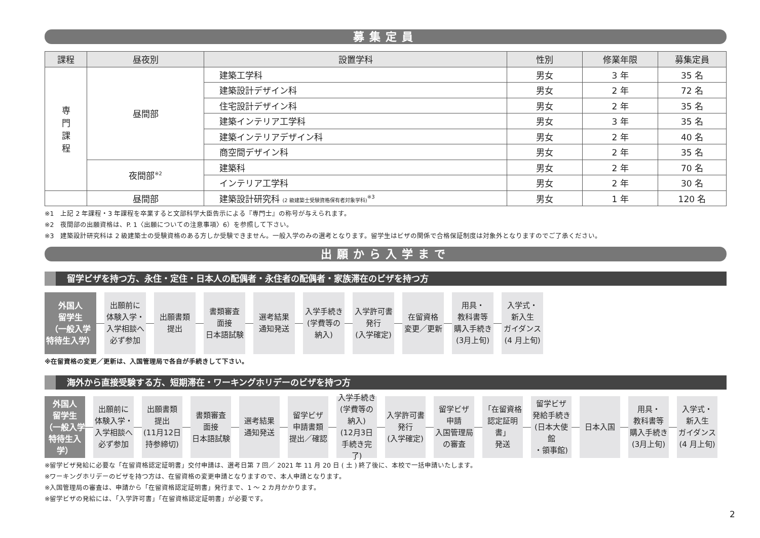募集定員
| 課程 | 昼夜別 | 設置学科 | 性別 | 修業年限 | 募集定員 |
| --- | --- | --- | --- | --- | --- |
| 専 門 課 程 | 昼間部 | 建築工学科 | 男女 | 3 年 | 35 名 |
| | | 建築設計デザイン科 | 男女 | 2 年 | 72 名 |
| | | 住宅設計デザイン科 | 男女 | 2 年 | 35 名 |
| | | 建築インテリア工学科 | 男女 | 3 年 | 35 名 |
| | | 建築インテリアデザイン科 | 男女 | 2 年 | 40 名 |
| | | 商空間デザイン科 | 男女 | 2 年 | 35 名 |
| | 夜間部<sup>※2</sup> | 建築科 | 男女 | 2 年 | 70 名 |
| | | インテリア工学科 | 男女 | 2 年 | 30 名 |
| | 昼間部 | 建築設計研究科 (2 級建築士受験資格保有者対象学科)<sup>※3</sup> | 男女 | 1 年 | 120 名 |
※1　上記 2 年課程・3 年課程を卒業すると文部科学大臣告示による『専門士』の称号が与えられます。
※2　夜間部の出願資格は、P. 1〈出願についての注意事項〉6）を参照して下さい。
※3　建築設計研究科は 2 級建築士の受験資格のある方しか受験できません。一般入学のみの選考となります。留学生はビザの関係で合格保証制度は対象外となりますのでご了承ください。
出願から入学まで
留学ビザを持つ方、永住・定住・日本人の配偶者・永住者の配偶者・家族滞在のビザを持つ方
外国人
留学生
（一般入学
特待生入学）
出願前に
体験入学・
入学相談へ
必ず参加
出願書類
提出
書類審査
面接
日本語試験
選考結果
通知発送
入学手続き
(学費等の
納入)
入学許可書
発行
(入学確定)
在留資格
変更／更新
用具・
教科書等
購入手続き
(3月上旬)
入学式・
新入生
ガイダンス
(4 月上旬)
※在留資格の変更／更新は、入国管理局で各自が手続きして下さい。
海外から直接受験する方、短期滞在・ワーキングホリデーのビザを持つ方
外国人
留学生
（一般入学
特待生入学）
出願前に
体験入学・
入学相談へ
必ず参加
出願書類
提出
(11月12日
持参締切)
書類審査
面接
日本語試験
選考結果
通知発送
留学ビザ
申請書類
提出／確認
入学手続き
(学費等の
納入)
(12月3日
手続き完了)
入学許可書
発行
(入学確定)
留学ビザ
申請
入国管理局
の審査
「在留資格
認定証明書」
発送
留学ビザ
発給手続き
(日本大使館
・領事館)
日本入国
用具・
教科書等
購入手続き
(3月上旬)
入学式・
新入生
ガイダンス
(4 月上旬)
※留学ビザ発給に必要な「在留資格認定証明書」交付申請は、選考日第 7 回／ 2021 年 11 月 20 日 ( 土 ) 終了後に、本校で一括申請いたします。
※ワーキングホリデーのビザを持つ方は、在留資格の変更申請となりますので、本人申請となります。
※入国管理局の審査は、申請から「在留資格認定証明書」発行まで、1 ～ 2 カ月かかります。
※留学ビザの発給には、「入学許可書」「在留資格認定証明書」が必要です。
2